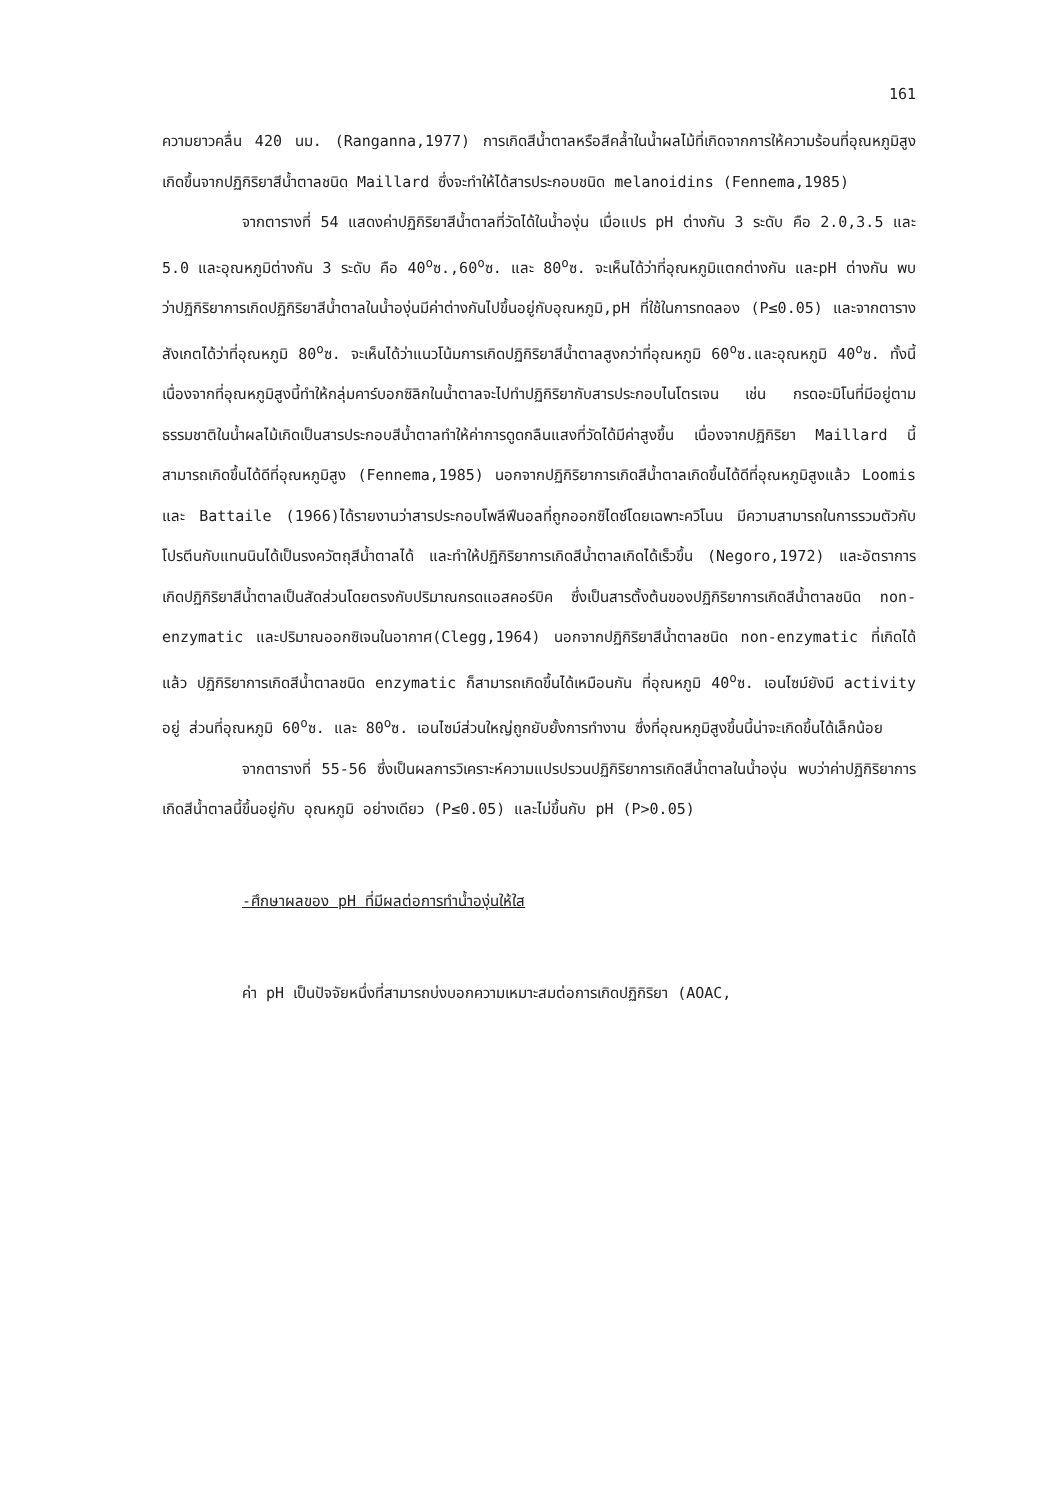161
ความยาวคลื่น 420 นม. (Ranganna,1977) การเกิดสีน้ำตาลหรือสีคล้ำในน้ำผลไม้ที่เกิดจากการให้ความร้อนที่อุณหภูมิสูง เกิดขึ้นจากปฏิกิริยาสีน้ำตาลชนิด Maillard ซึ่งจะทำให้ได้สารประกอบชนิด melanoidins (Fennema,1985)
จากตารางที่ 54 แสดงค่าปฏิกิริยาสีน้ำตาลที่วัดได้ในน้ำองุ่น เมื่อแปร pH ต่างกัน 3 ระดับ คือ 2.0,3.5 และ 5.0 และอุณหภูมิต่างกัน 3 ระดับ คือ 40<sup>o</sup>ซ.,60<sup>o</sup>ซ. และ 80<sup>o</sup>ซ. จะเห็นได้ว่าที่อุณหภูมิแตกต่างกัน และpH ต่างกัน พบว่าปฏิกิริยาการเกิดปฏิกิริยาสีน้ำตาลในน้ำองุ่นมีค่าต่างกันไปขึ้นอยู่กับอุณหภูมิ,pH ที่ใช้ในการทดลอง (P≤0.05) และจากตารางสังเกตได้ว่าที่อุณหภูมิ 80<sup>o</sup>ซ. จะเห็นได้ว่าแนวโน้มการเกิดปฏิกิริยาสีน้ำตาลสูงกว่าที่อุณหภูมิ 60<sup>o</sup>ซ.และอุณหภูมิ 40<sup>o</sup>ซ. ทั้งนี้เนื่องจากที่อุณหภูมิสูงนี้ทำให้กลุ่มคาร์บอกซิลิกในน้ำตาลจะไปทำปฏิกิริยากับสารประกอบไนโตรเจน เช่น กรดอะมิโนที่มีอยู่ตามธรรมชาติในน้ำผลไม้เกิดเป็นสารประกอบสีน้ำตาลทำให้ค่าการดูดกลืนแสงที่วัดได้มีค่าสูงขึ้น เนื่องจากปฏิกิริยา Maillard นี้สามารถเกิดขึ้นได้ดีที่อุณหภูมิสูง (Fennema,1985) นอกจากปฏิกิริยาการเกิดสีน้ำตาลเกิดขึ้นได้ดีที่อุณหภูมิสูงแล้ว Loomis และ Battaile (1966)ได้รายงานว่าสารประกอบโพลีฟีนอลที่ถูกออกซิไดซ์โดยเฉพาะควิโนน มีความสามารถในการรวมตัวกับโปรตีนกับแทนนินได้เป็นรงควัตถุสีน้ำตาลได้ และทำให้ปฏิกิริยาการเกิดสีน้ำตาลเกิดได้เร็วขึ้น (Negoro,1972) และอัตราการเกิดปฏิกิริยาสีน้ำตาลเป็นสัดส่วนโดยตรงกับปริมาณกรดแอสคอร์บิค ซึ่งเป็นสารตั้งต้นของปฏิกิริยาการเกิดสีน้ำตาลชนิด non-enzymatic และปริมาณออกซิเจนในอากาศ(Clegg,1964) นอกจากปฏิกิริยาสีน้ำตาลชนิด non-enzymatic ที่เกิดได้แล้ว ปฏิกิริยาการเกิดสีน้ำตาลชนิด enzymatic ก็สามารถเกิดขึ้นได้เหมือนกัน ที่อุณหภูมิ 40<sup>o</sup>ซ. เอนไซม์ยังมี activity อยู่ ส่วนที่อุณหภูมิ 60<sup>o</sup>ซ. และ 80<sup>o</sup>ซ. เอนไซม์ส่วนใหญ่ถูกยับยั้งการทำงาน ซึ่งที่อุณหภูมิสูงขึ้นนี้น่าจะเกิดขึ้นได้เล็กน้อย
จากตารางที่ 55-56 ซึ่งเป็นผลการวิเคราะห์ความแปรปรวนปฏิกิริยาการเกิดสีน้ำตาลในน้ำองุ่น พบว่าค่าปฏิกิริยาการเกิดสีน้ำตาลนี้ขึ้นอยู่กับ อุณหภูมิ อย่างเดียว (P≤0.05) และไม่ขึ้นกับ pH (P>0.05)
-ศึกษาผลของ pH ที่มีผลต่อการทำน้ำองุ่นให้ใส
ค่า pH เป็นปัจจัยหนึ่งที่สามารถบ่งบอกความเหมาะสมต่อการเกิดปฏิกิริยา (AOAC,